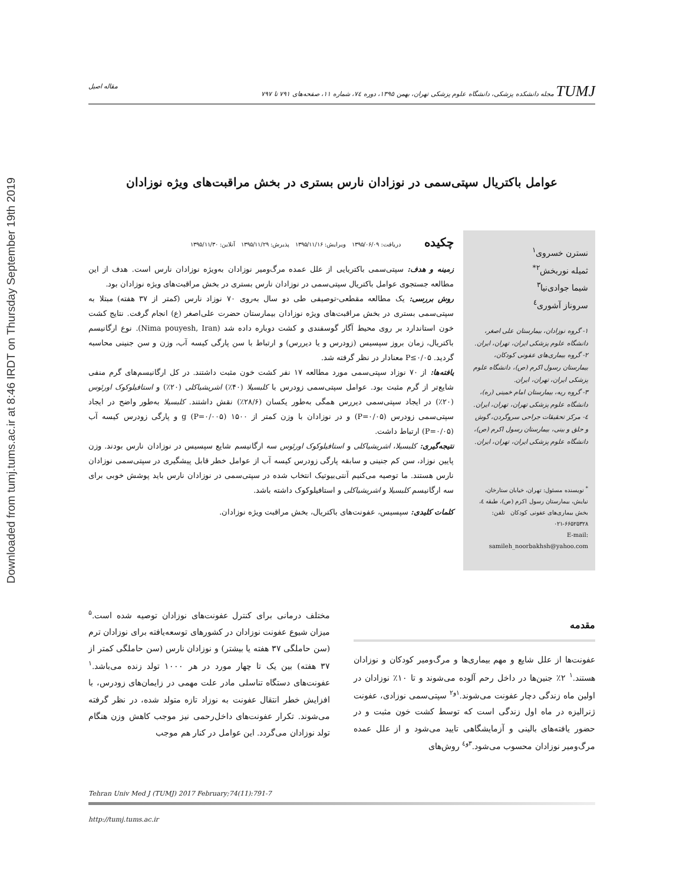Downloaded from tumj.tums.ac.ir at 8:46 IRDT on Thursday September 19th 2019
TUMJ مجله دانشکده پزشکی، دانشگاه علوم پزشکی تهران، بهمن ۱۳۹۵، دوره ۷٤، شماره ۱۱، صفحه‌های ۷۹۱ تا ۷۹۷ مقاله اصیل
عوامل باکتریال سپتی‌سمی در نوزادان نارس بستری در بخش مراقبت‌های ویژه نوزادان
نسترن خسروی<sup>۱</sup>
ثمیله نوربخش<sup>۲*</sup>
شیما جوادی‌نیا<sup>۳</sup>
سروناز آشوری<sup>٤</sup>
۱- گروه نوزادان، بیمارستان علی اصغر، دانشگاه علوم پزشکی ایران، تهران، ایران.
۲- گروه بیماری‌های عفونی کودکان، بیمارستان رسول اکرم (ص)، دانشگاه علوم پزشکی ایران، تهران، ایران.
۳- گروه ریه، بیمارستان امام خمینی (ره)، دانشگاه علوم پزشکی تهران، تهران، ایران.
٤- مرکز تحقیقات جراحی سروگردن، گوش و حلق و بینی، بیمارستان رسول اکرم (ص)، دانشگاه علوم پزشکی ایران، تهران، ایران.
<sup>*</sup> نویسنده مسئول: تهران، خیابان ستارخان، نیایش، بیمارستان رسول اکرم (ص)، طبقه ٤، بخش بیماری‌های عفونی کودکان تلفن: ۶۶۵۲۵۳۲۸-۰۲۱
E-mail: samileh_noorbakhsh@yahoo.com
چکیده
دریافت: ۱۳۹۵/۰۶/۰۹ ویرایش: ۱۳۹۵/۱۱/۱۶ پذیرش: ۱۳۹۵/۱۱/۲۹ آنلاین: ۱۳۹۵/۱۱/۳۰
زمینه و هدف: سپتی‌سمی باکتریایی از علل عمده مرگ‌ومیر نوزادان به‌ویژه نوزادان نارس است. هدف از این مطالعه جستجوی عوامل باکتریال سپتی‌سمی در نوزادان نارس بستری در بخش مراقبت‌های ویژه نوزادان بود.
روش بررسی: یک مطالعه مقطعی-توصیفی طی دو سال به‌روی ۷۰ نوزاد نارس (کمتر از ۳۷ هفته) مبتلا به سپتی‌سمی بستری در بخش مراقبت‌های ویژه نوزادان بیمارستان حضرت علی‌اصغر (ع) انجام گرفت. نتایج کشت خون استاندارد بر روی محیط آگار گوسفندی و کشت دوباره داده شد (Nima pouyesh, Iran). نوع ارگانیسم باکتریال، زمان بروز سپسیس (زودرس و یا دیررس) و ارتباط با سن پارگی کیسه آب، وزن و سن جنینی محاسبه گردید. P≤۰/۰۵ معنادار در نظر گرفته شد.
یافته‌ها: از ۷۰ نوزاد سپتی‌سمی مورد مطالعه ۱۷ نفر کشت خون مثبت داشتند. در کل ارگانیسم‌های گرم منفی شایع‌تر از گرم مثبت بود. عوامل سپتی‌سمی زودرس با کلبسیلا (۴۰٪) اشریشیاکلی (۲۰٪) و استافیلوکوک اورئوس (۲۰٪) در ایجاد سپتی‌سمی دیررس همگی به‌طور یکسان (۲۸/۶٪) نقش داشتند. کلبسیلا به‌طور واضح در ایجاد سپتی‌سمی زودرس (P=۰/۰۵) و در نوزادان با وزن کمتر از ۱۵۰۰ g (P=۰/۰۰۵) و پارگی زودرس کیسه آب (P=۰/۰۵) ارتباط داشت.
نتیجه‌گیری: کلبسیلا، اشریشیاکلی و استافیلوکوک اورئوس سه ارگانیسم شایع سپسیس در نوزادان نارس بودند. وزن پایین نوزاد، سن کم جنینی و سابقه پارگی زودرس کیسه آب از عوامل خطر قابل پیشگیری در سپتی‌سمی نوزادان نارس هستند. ما توصیه می‌کنیم آنتی‌بیوتیک انتخاب شده در سپتی‌سمی در نوزادان نارس باید پوشش خوبی برای سه ارگانیسم کلبسیلا و اشریشیاکلی و استافیلوکوک داشته باشد.
کلمات کلیدی: سپسیس، عفونت‌های باکتریال، بخش مراقبت ویژه نوزادان.
مقدمه
عفونت‌ها از علل شایع و مهم بیماری‌ها و مرگ‌ومیر کودکان و نوزادان هستند.<sup>۱</sup> ۲٪ جنین‌ها در داخل رحم آلوده می‌شوند و تا ۱۰٪ نوزادان در اولین ماه زندگی دچار عفونت می‌شوند.<sup>۱و۲</sup> سپتی‌سمی نوزادی، عفونت ژنرالیزه در ماه اول زندگی است که توسط کشت خون مثبت و در حضور یافته‌های بالینی و آزمایشگاهی تایید می‌شود و از علل عمده مرگ‌ومیر نوزادان محسوب می‌شود.<sup>۳و٤</sup> روش‌های
مختلف درمانی برای کنترل عفونت‌های نوزادان توصیه شده است.<sup>۵</sup> میزان شیوع عفونت نوزادان در کشورهای توسعه‌یافته برای نوزادان ترم (سن حاملگی ۳۷ هفته یا بیشتر) و نوزادان نارس (سن حاملگی کمتر از ۳۷ هفته) بین یک تا چهار مورد در هر ۱۰۰۰ تولد زنده می‌باشد.<sup>۱</sup> عفونت‌های دستگاه تناسلی مادر علت مهمی در زایمان‌های زودرس، با افزایش خطر انتقال عفونت به نوزاد تازه متولد شده، در نظر گرفته می‌شوند. تکرار عفونت‌های داخل‌رحمی نیز موجب کاهش وزن هنگام تولد نوزادان می‌گردد. این عوامل در کنار هم موجب
Tehran Univ Med J (TUMJ) 2017 February;74(11):791-7
http://tumj.tums.ac.ir